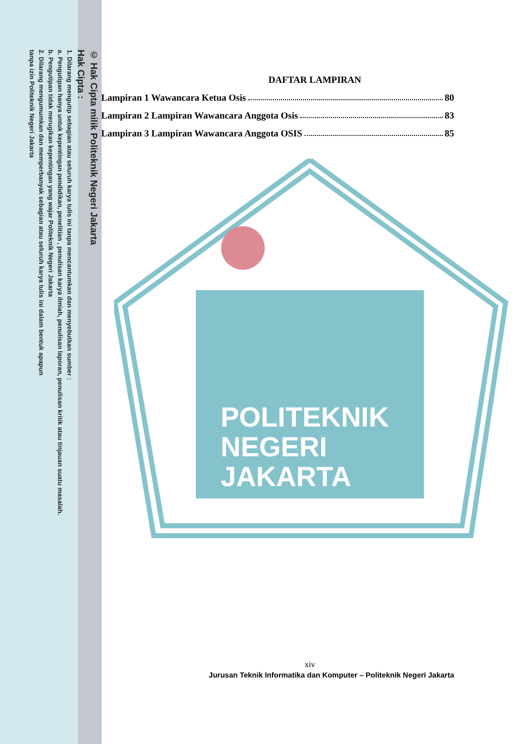© Hak Cipta milik Politeknik Negeri Jakarta
Hak Cipta :
1. Dilarang mengutip sebagian atau seluruh karya tulis ini tanpa mencantumkan dan menyebutkan sumber :
a. Pengutipan hanya untuk kepentingan pendidikan, penelitian , penulisan karya ilmiah, penulisan laporan, penulisan kritik atau tinjauan suatu masalah.
b. Pengutipan tidak merugikan kepentingan yang wajar Politeknik Negeri Jakarta
2. Dilarang mengumumkan dan memperbanyak sebagian atau seluruh karya tulis ini dalam bentuk apapun
tanpa izin Politeknik Negeri Jakarta
POLITEKNIK
NEGERI
JAKARTA
DAFTAR LAMPIRAN
Lampiran 1 Wawancara Ketua Osis 80
Lampiran 2 Lampiran Wawancara Anggota Osis 83
Lampiran 3 Lampiran Wawancara Anggota OSIS 85
xiv
Jurusan Teknik Informatika dan Komputer – Politeknik Negeri Jakarta